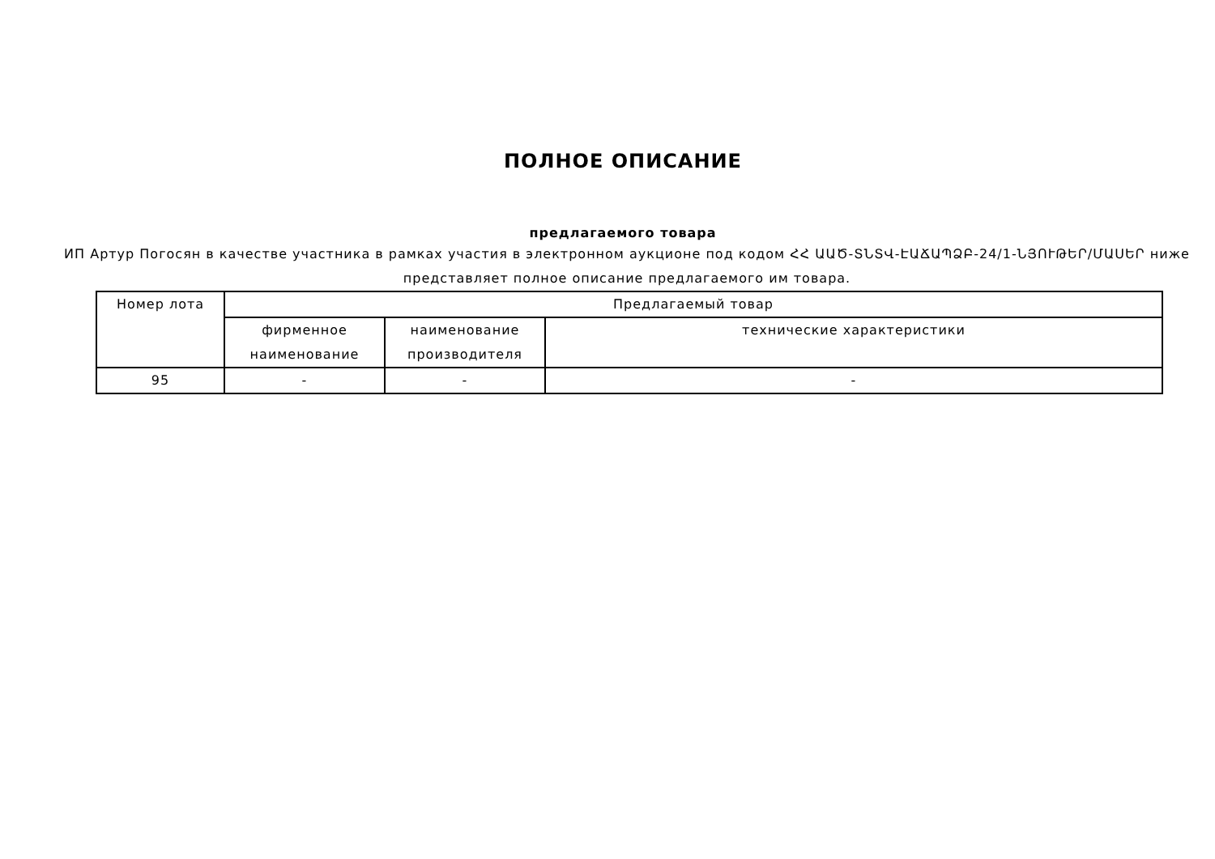ПОЛНОЕ ОПИСАНИЕ
предлагаемого товара
ИП Артур Погосян в качестве участника в рамках участия в электронном аукционе под кодом ՀՀ ԱԱԾ-ՏՆՏՎ-ԷԱՃԱՊՁԲ-24/1-ՆՅՈՒԹԵՐ/ՄԱՍԵՐ ниже представляет полное описание предлагаемого им товара.
| Номер лота | Предлагаемый товар | | |
| --- | --- | --- | --- |
| | фирменное наименование | наименование производителя | технические характеристики |
| 95 | - | - | - |